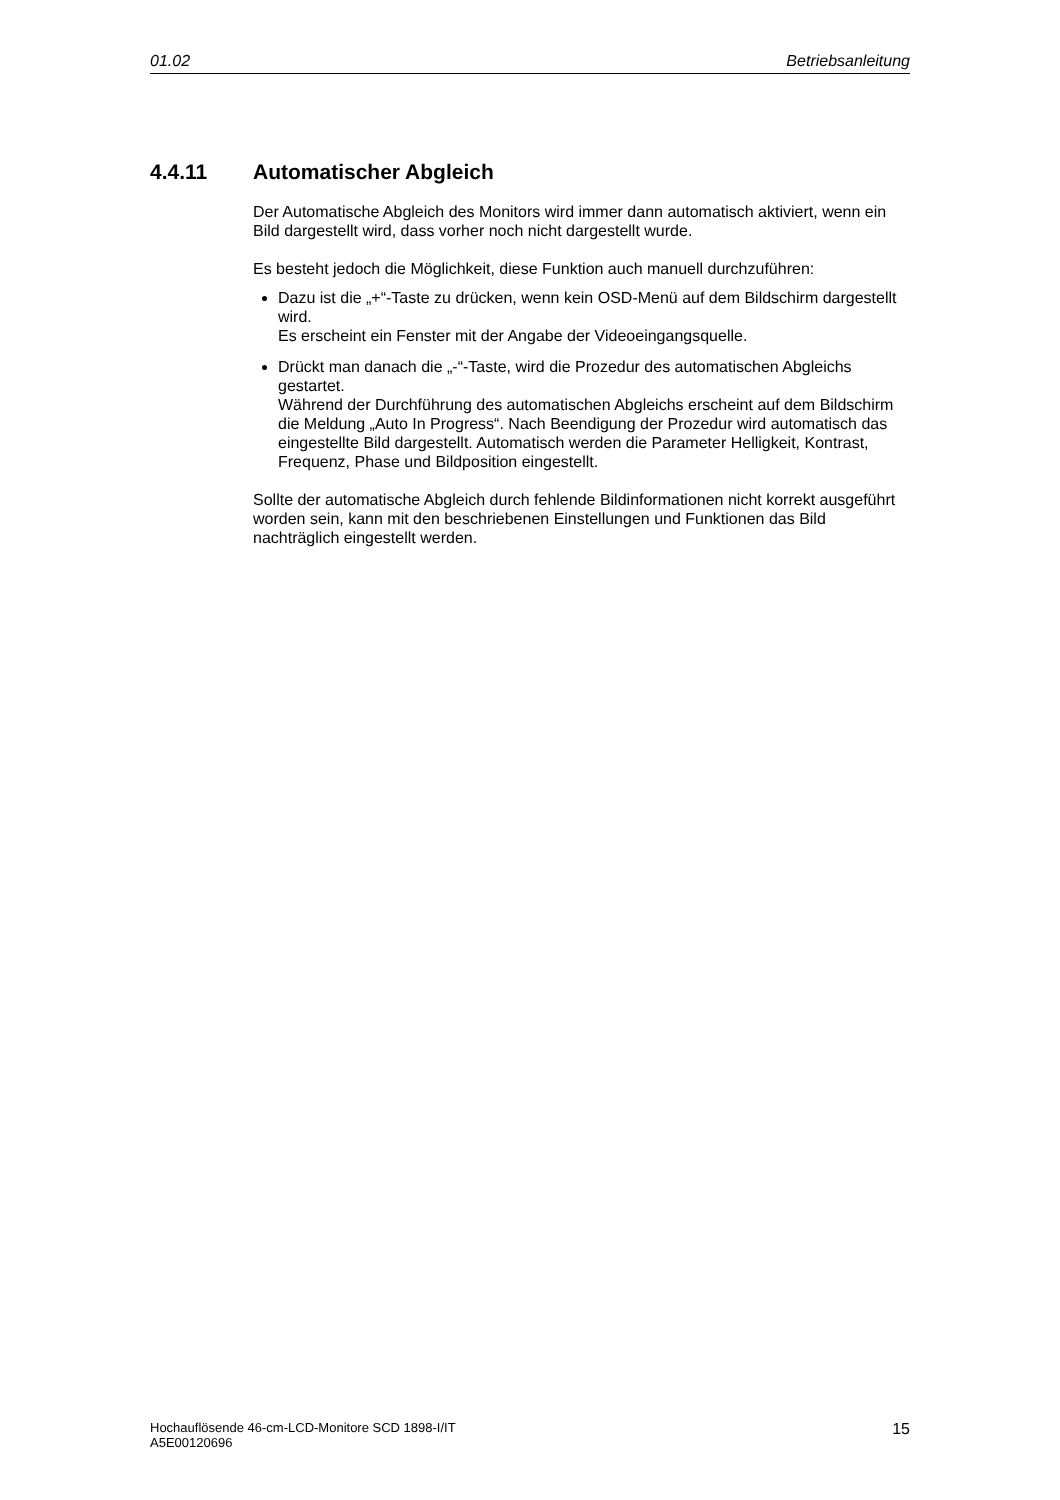01.02 Betriebsanleitung
4.4.11 Automatischer Abgleich
Der Automatische Abgleich des Monitors wird immer dann automatisch aktiviert, wenn ein Bild dargestellt wird, dass vorher noch nicht dargestellt wurde.
Es besteht jedoch die Möglichkeit, diese Funktion auch manuell durchzuführen:
Dazu ist die „+“-Taste zu drücken, wenn kein OSD-Menü auf dem Bildschirm dargestellt wird.
Es erscheint ein Fenster mit der Angabe der Videoeingangsquelle.
Drückt man danach die „-“-Taste, wird die Prozedur des automatischen Abgleichs gestartet.
Während der Durchführung des automatischen Abgleichs erscheint auf dem Bildschirm die Meldung „Auto In Progress“. Nach Beendigung der Prozedur wird automatisch das eingestellte Bild dargestellt. Automatisch werden die Parameter Helligkeit, Kontrast, Frequenz, Phase und Bildposition eingestellt.
Sollte der automatische Abgleich durch fehlende Bildinformationen nicht korrekt ausgeführt worden sein, kann mit den beschriebenen Einstellungen und Funktionen das Bild nachträglich eingestellt werden.
Hochauflösende 46-cm-LCD-Monitore SCD 1898-I/IT
A5E00120696 15